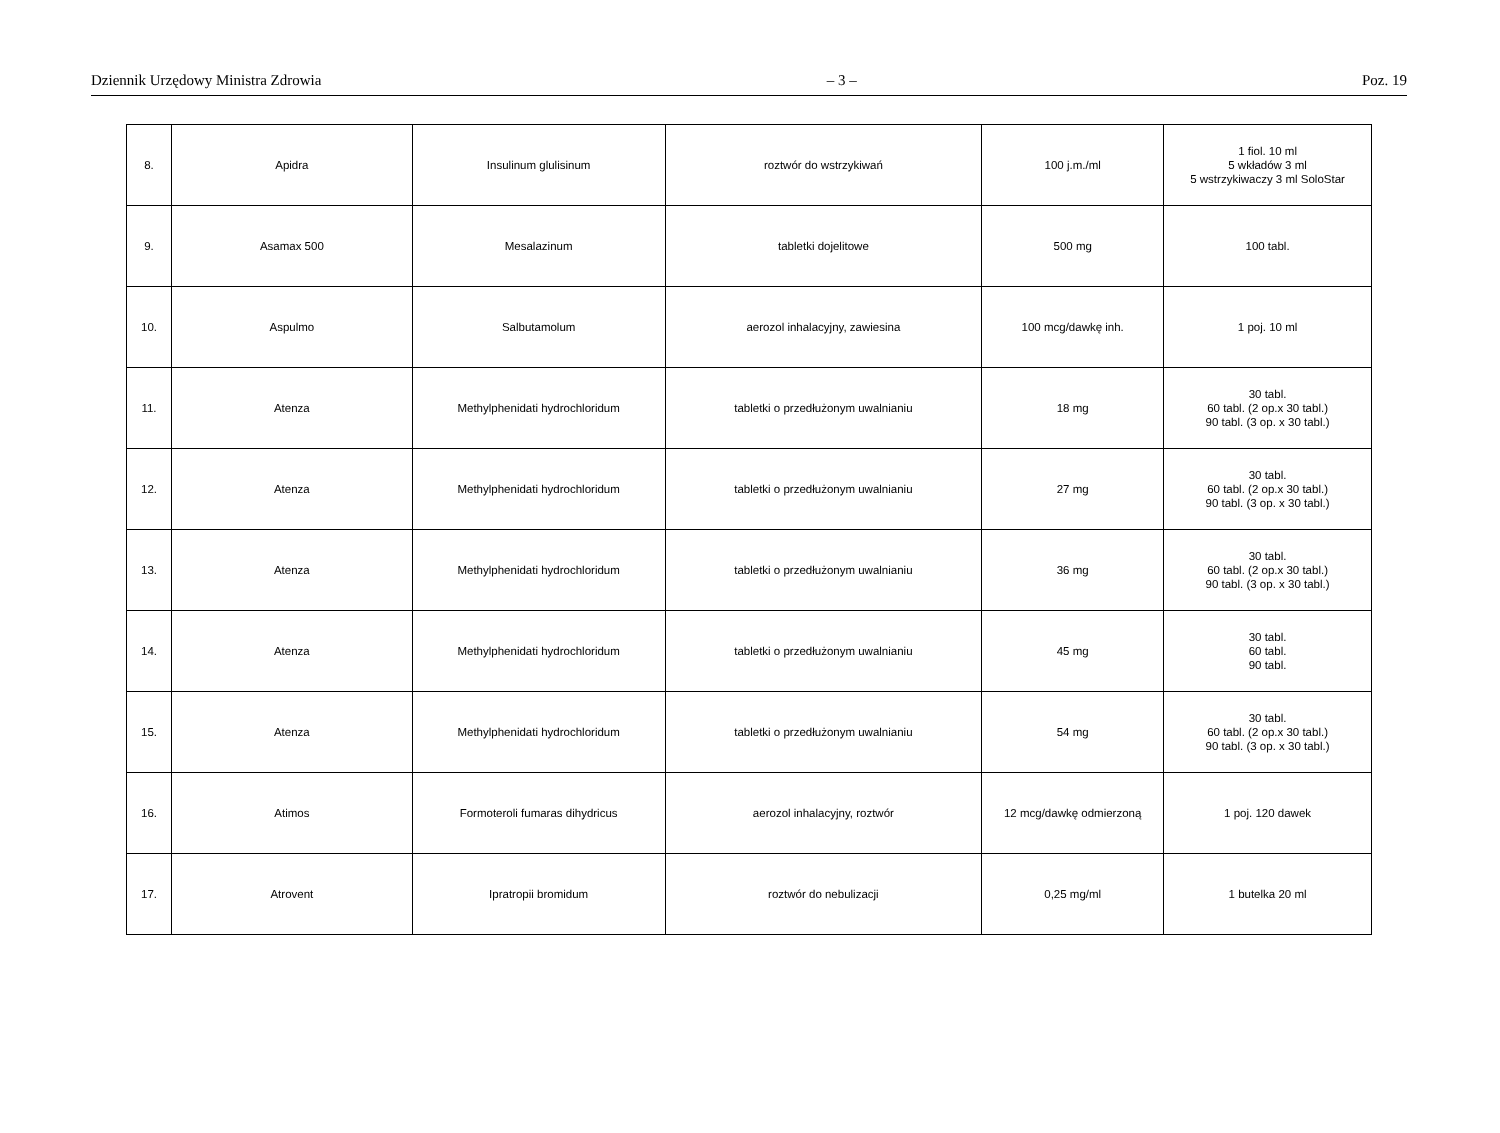Dziennik Urzędowy Ministra Zdrowia – 3 – Poz. 19
| 8. | Apidra | Insulinum glulisinum | roztwór do wstrzykiwań | 100 j.m./ml | 1 fiol. 10 ml 5 wkładów 3 ml 5 wstrzykiwaczy 3 ml SoloStar |
| 9. | Asamax 500 | Mesalazinum | tabletki dojelitowe | 500 mg | 100 tabl. |
| 10. | Aspulmo | Salbutamolum | aerozol inhalacyjny, zawiesina | 100 mcg/dawkę inh. | 1 poj. 10 ml |
| 11. | Atenza | Methylphenidati hydrochloridum | tabletki o przedłużonym uwalnianiu | 18 mg | 30 tabl. 60 tabl. (2 op.x 30 tabl.) 90 tabl. (3 op. x 30 tabl.) |
| 12. | Atenza | Methylphenidati hydrochloridum | tabletki o przedłużonym uwalnianiu | 27 mg | 30 tabl. 60 tabl. (2 op.x 30 tabl.) 90 tabl. (3 op. x 30 tabl.) |
| 13. | Atenza | Methylphenidati hydrochloridum | tabletki o przedłużonym uwalnianiu | 36 mg | 30 tabl. 60 tabl. (2 op.x 30 tabl.) 90 tabl. (3 op. x 30 tabl.) |
| 14. | Atenza | Methylphenidati hydrochloridum | tabletki o przedłużonym uwalnianiu | 45 mg | 30 tabl. 60 tabl. 90 tabl. |
| 15. | Atenza | Methylphenidati hydrochloridum | tabletki o przedłużonym uwalnianiu | 54 mg | 30 tabl. 60 tabl. (2 op.x 30 tabl.) 90 tabl. (3 op. x 30 tabl.) |
| 16. | Atimos | Formoteroli fumaras dihydricus | aerozol inhalacyjny, roztwór | 12 mcg/dawkę odmierzoną | 1 poj. 120 dawek |
| 17. | Atrovent | Ipratropii bromidum | roztwór do nebulizacji | 0,25 mg/ml | 1 butelka 20 ml |